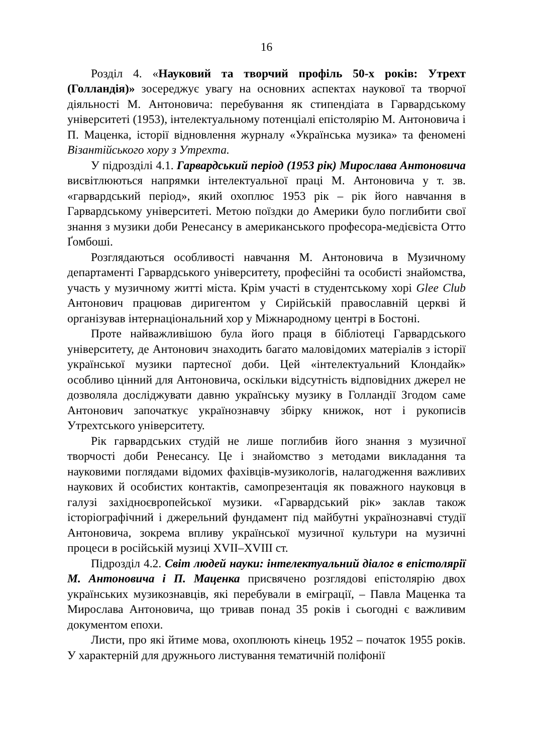16
Розділ 4. «Науковий та творчий профіль 50-х років: Утрехт (Голландія)» зосереджує увагу на основних аспектах наукової та творчої діяльності М. Антоновича: перебування як стипендіата в Гарвардському університеті (1953), інтелектуальному потенціалі епістолярію М. Антоновича і П. Маценка, історії відновлення журналу «Українська музика» та феномені Візантійського хору з Утрехта.
У підрозділі 4.1. Гарвардський період (1953 рік) Мирослава Антоновича висвітлюються напрямки інтелектуальної праці М. Антоновича у т. зв. «гарвардський період», який охоплює 1953 рік – рік його навчання в Гарвардському університеті. Метою поїздки до Америки було поглибити свої знання з музики доби Ренесансу в американського професора-медієвіста Отто Ґомбоші.
Розглядаються особливості навчання М. Антоновича в Музичному департаменті Гарвардського університету, професійні та особисті знайомства, участь у музичному житті міста. Крім участі в студентському хорі Glee Club Антонович працював диригентом у Сирійській православній церкві й організував інтернаціональний хор у Міжнародному центрі в Бостоні.
Проте найважливішою була його праця в бібліотеці Гарвардського університету, де Антонович знаходить багато маловідомих матеріалів з історії української музики партесної доби. Цей «інтелектуальний Клондайк» особливо цінний для Антоновича, оскільки відсутність відповідних джерел не дозволяла досліджувати давню українську музику в Голландії Згодом саме Антонович започаткує українознавчу збірку книжок, нот і рукописів Утрехтського університету.
Рік гарвардських студій не лише поглибив його знання з музичної творчості доби Ренесансу. Це і знайомство з методами викладання та науковими поглядами відомих фахівців-музикологів, налагодження важливих наукових й особистих контактів, самопрезентація як поважного науковця в галузі західноєвропейської музики. «Гарвардський рік» заклав також історіографічний і джерельний фундамент під майбутні українознавчі студії Антоновича, зокрема впливу української музичної культури на музичні процеси в російській музиці XVII–XVIII ст.
Підрозділ 4.2. Світ людей науки: інтелектуальний діалог в епістолярії М. Антоновича і П. Маценка присвячено розглядові епістолярію двох українських музикознавців, які перебували в еміграції, – Павла Маценка та Мирослава Антоновича, що тривав понад 35 років і сьогодні є важливим документом епохи.
Листи, про які йтиме мова, охоплюють кінець 1952 – початок 1955 років. У характерній для дружнього листування тематичній поліфонії